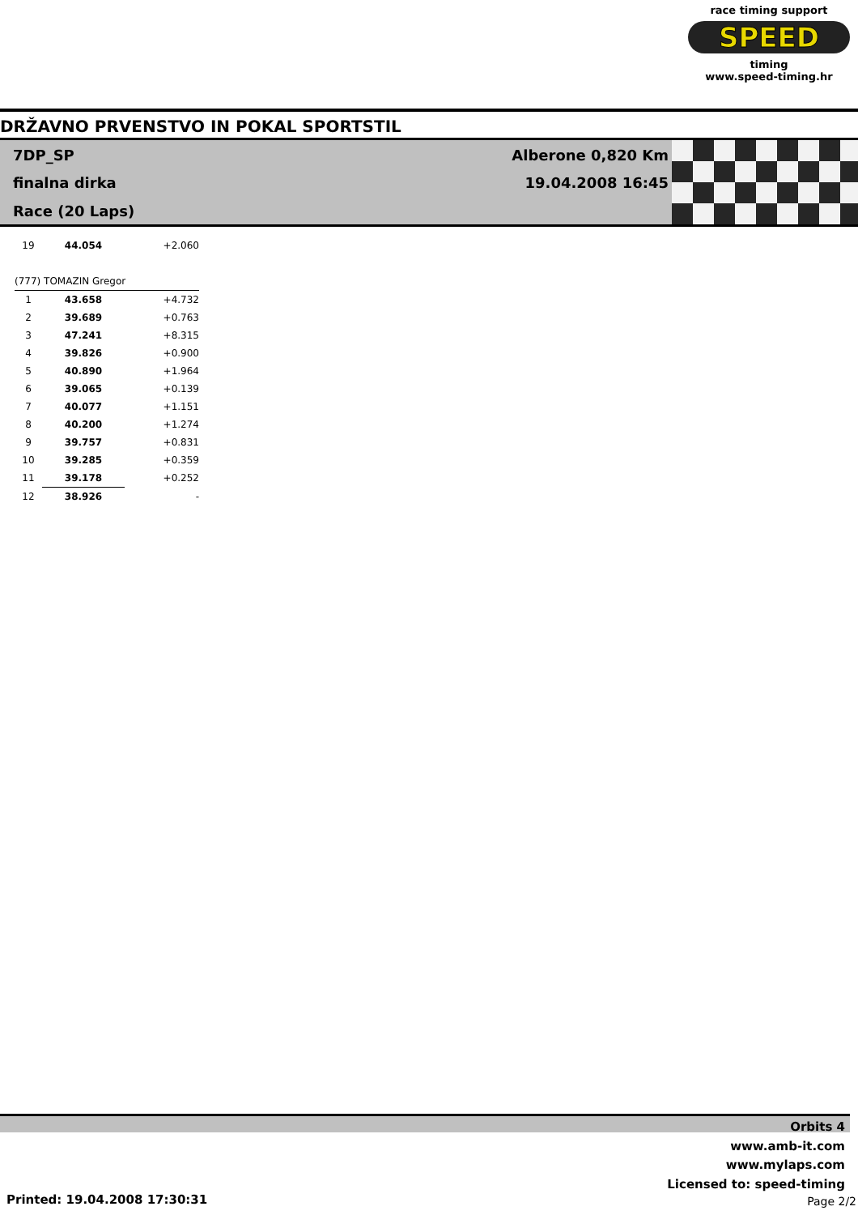race timing support
SPEED
timing
www.speed-timing.hr
DRŽAVNO PRVENSTVO IN POKAL SPORTSTIL
7DP_SP Alberone 0,820 Km
finalna dirka 19.04.2008 16:45
Race (20 Laps)
| 19 | 44.054 | +2.060 |
| (777) TOMAZIN Gregor | | |
| 1 | 43.658 | +4.732 |
| 2 | 39.689 | +0.763 |
| 3 | 47.241 | +8.315 |
| 4 | 39.826 | +0.900 |
| 5 | 40.890 | +1.964 |
| 6 | 39.065 | +0.139 |
| 7 | 40.077 | +1.151 |
| 8 | 40.200 | +1.274 |
| 9 | 39.757 | +0.831 |
| 10 | 39.285 | +0.359 |
| 11 | 39.178 | +0.252 |
| 12 | 38.926 | - |
Orbits 4
www.amb-it.com
www.mylaps.com
Licensed to: speed-timing
Printed: 19.04.2008 17:30:31 Page 2/2